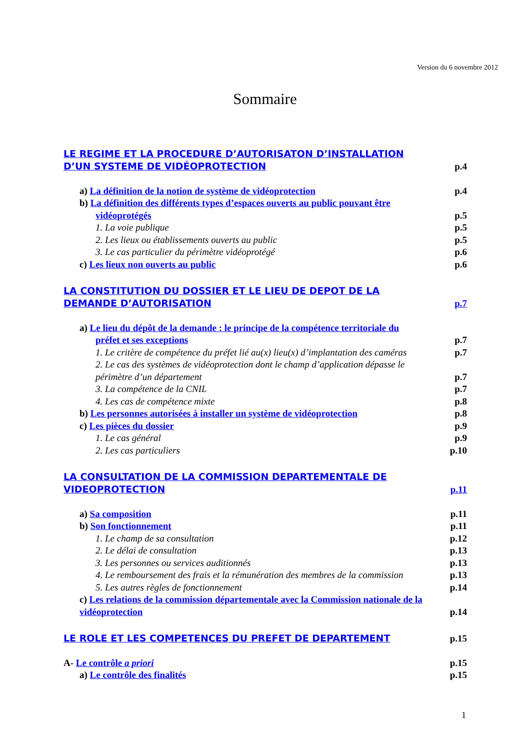Version du 6 novembre 2012
Sommaire
LE REGIME ET LA PROCEDURE D’AUTORISATON D’INSTALLATION
D’UN SYSTEME DE VIDÉOPROTECTION p.4
a) La définition de la notion de système de vidéoprotection p.4
b) La définition des différents types d’espaces ouverts au public pouvant être
vidéoprotégés p.5
1. La voie publique p.5
2. Les lieux ou établissements ouverts au public p.5
3. Le cas particulier du périmètre vidéoprotégé p.6
c) Les lieux non ouverts au public p.6
LA CONSTITUTION DU DOSSIER ET LE LIEU DE DEPOT DE LA
DEMANDE D’AUTORISATION p.7
a) Le lieu du dépôt de la demande : le principe de la compétence territoriale du
préfet et ses exceptions p.7
1. Le critère de compétence du préfet lié au(x) lieu(x) d’implantation des caméras p.7
2. Le cas des systèmes de vidéoprotection dont le champ d’application dépasse le
périmètre d’un département p.7
3. La compétence de la CNIL p.7
4. Les cas de compétence mixte p.8
b) Les personnes autorisées à installer un système de vidéoprotection p.8
c) Les pièces du dossier p.9
1. Le cas général p.9
2. Les cas particuliers p.10
LA CONSULTATION DE LA COMMISSION DEPARTEMENTALE DE
VIDEOPROTECTION p.11
a) Sa composition p.11
b) Son fonctionnement p.11
1. Le champ de sa consultation p.12
2. Le délai de consultation p.13
3. Les personnes ou services auditionnés p.13
4. Le remboursement des frais et la rémunération des membres de la commission p.13
5. Les autres règles de fonctionnement p.14
c) Les relations de la commission départementale avec la Commission nationale de la
vidéoprotection p.14
LE ROLE ET LES COMPETENCES DU PREFET DE DEPARTEMENT p.15
A- Le contrôle a priori p.15
a) Le contrôle des finalités p.15
1